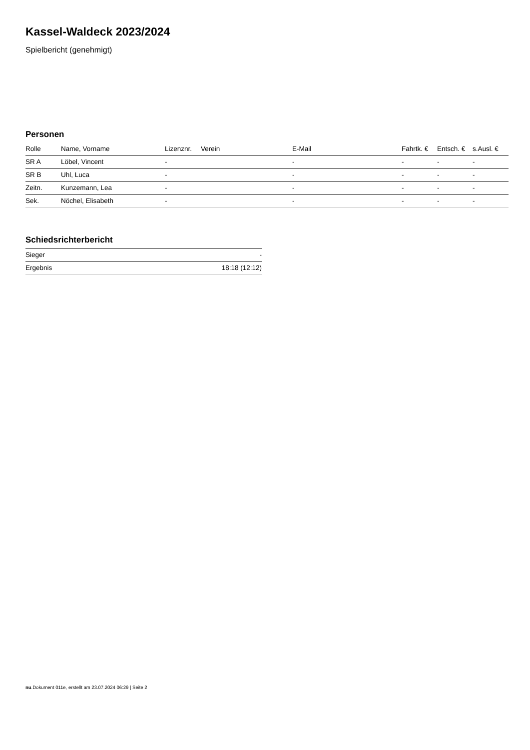Kassel-Waldeck 2023/2024
Spielbericht (genehmigt)
Personen
| Rolle | Name, Vorname | Lizenznr. | Verein | E-Mail | Fahrtk. € | Entsch. € | s.Ausl. € |
| --- | --- | --- | --- | --- | --- | --- | --- |
| SR A | Löbel, Vincent | - | | - | - | - | - |
| SR B | Uhl, Luca | - | | - | - | - | - |
| Zeitn. | Kunzemann, Lea | - | | - | - | - | - |
| Sek. | Nöchel, Elisabeth | - | | - | - | - | - |
Schiedsrichterbericht
| Sieger | - |
| Ergebnis | 18:18 (12:12) |
nu.Dokument 011e, erstellt am 23.07.2024 06:29 | Seite 2